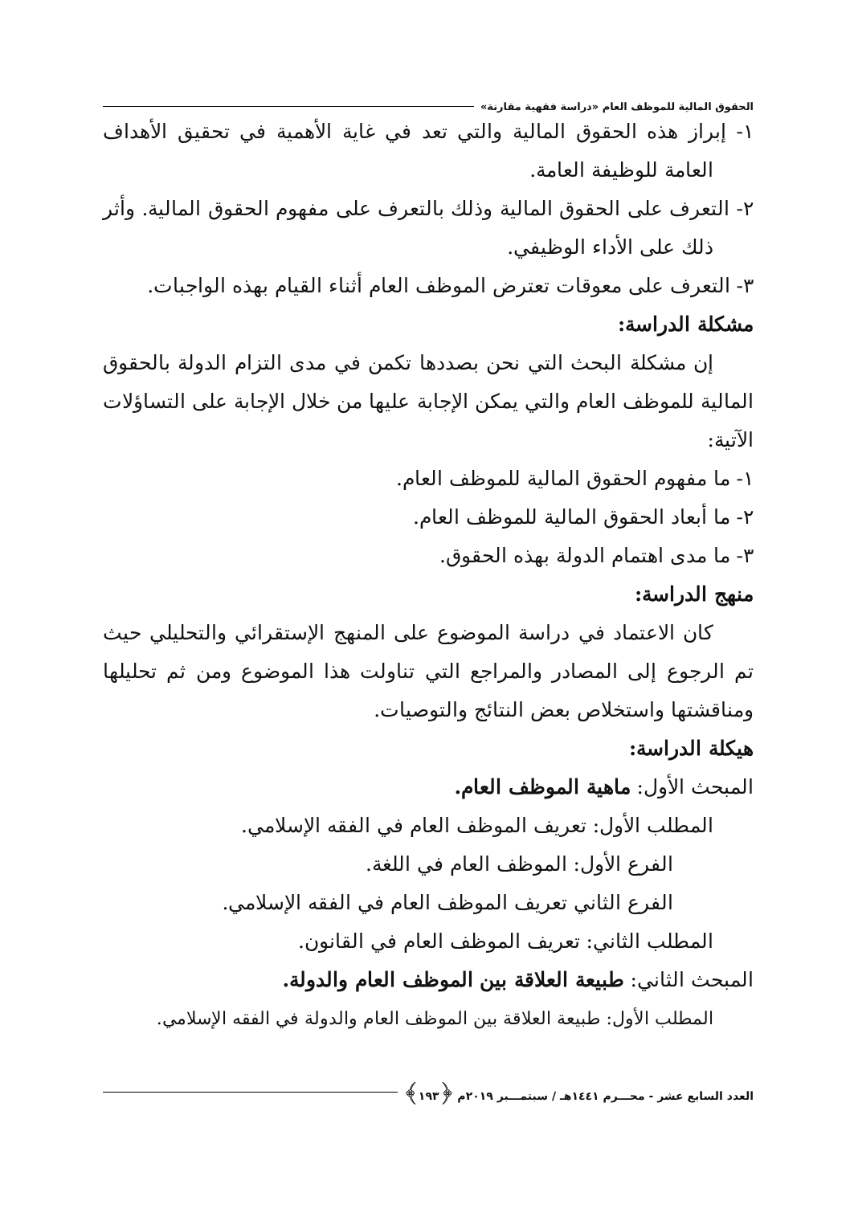الحقوق المالية للموظف العام «دراسة فقهية مقارنة»
١- إبراز هذه الحقوق المالية والتي تعد في غاية الأهمية في تحقيق الأهداف العامة للوظيفة العامة.
٢- التعرف على الحقوق المالية وذلك بالتعرف على مفهوم الحقوق المالية. وأثر ذلك على الأداء الوظيفي.
٣- التعرف على معوقات تعترض الموظف العام أثناء القيام بهذه الواجبات.
مشكلة الدراسة:
إن مشكلة البحث التي نحن بصددها تكمن في مدى التزام الدولة بالحقوق المالية للموظف العام والتي يمكن الإجابة عليها من خلال الإجابة على التساؤلات الآتية:
١- ما مفهوم الحقوق المالية للموظف العام.
٢- ما أبعاد الحقوق المالية للموظف العام.
٣- ما مدى اهتمام الدولة بهذه الحقوق.
منهج الدراسة:
كان الاعتماد في دراسة الموضوع على المنهج الإستقرائي والتحليلي حيث تم الرجوع إلى المصادر والمراجع التي تناولت هذا الموضوع ومن ثم تحليلها ومناقشتها واستخلاص بعض النتائج والتوصيات.
هيكلة الدراسة:
المبحث الأول: ماهية الموظف العام.
المطلب الأول: تعريف الموظف العام في الفقه الإسلامي.
الفرع الأول: الموظف العام في اللغة.
الفرع الثاني تعريف الموظف العام في الفقه الإسلامي.
المطلب الثاني: تعريف الموظف العام في القانون.
المبحث الثاني: طبيعة العلاقة بين الموظف العام والدولة.
المطلب الأول: طبيعة العلاقة بين الموظف العام والدولة في الفقه الإسلامي.
العدد السابع عشر - محـــرم ١٤٤١هـ / سبتمـــبر ٢٠١٩م ﴿١٩٣﴾